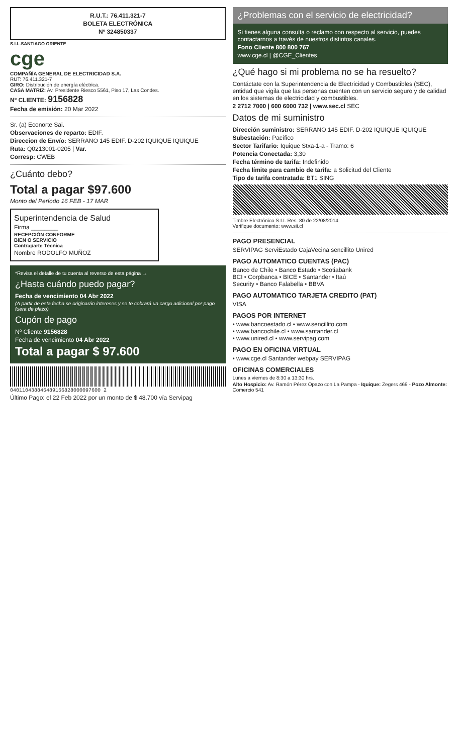R.U.T.: 76.411.321-7
BOLETA ELECTRÓNICA
Nº 324850337
S.I.I.-SANTIAGO ORIENTE
cge
COMPAÑÍA GENERAL DE ELECTRICIDAD S.A.
RUT: 76.411.321-7
GIRO: Distribución de energía eléctrica.
CASA MATRIZ: Av. Presidente Riesco 5561, Piso 17, Las Condes.
Nº CLIENTE: 9156828
Fecha de emisión: 20 Mar 2022
Sr. (a) Econorte Sai.
Observaciones de reparto: EDIF.
Direccion de Envío: SERRANO 145 EDIF. D-202 IQUIQUE IQUIQUE
Ruta: Q0213001-0205 | Var.
Corresp: CWEB
¿Cuánto debo?
Total a pagar $97.600
Monto del Período 16 FEB - 17 MAR
Superintendencia de Salud
Firma ________
RECEPCIÓN CONFORME
BIEN O SERVICIO
Contraparte Técnica
Nombre RODOLFO MUÑOZ
*Revisa el detalle de tu cuenta al reverso de esta página →
¿Hasta cuándo puedo pagar?
Fecha de vencimiento 04 Abr 2022
(A partir de esta fecha se originarán intereses y se te cobrará un cargo adicional por pago fuera de plazo)
Cupón de pago
Nº Cliente 9156828
Fecha de vencimiento 04 Abr 2022
Total a pagar $ 97.600
040110438845489156828000097600 2
Último Pago: el 22 Feb 2022 por un monto de $ 48.700 vía Servipag
¿Problemas con el servicio de electricidad?
Si tienes alguna consulta o reclamo con respecto al servicio, puedes contactarnos a través de nuestros distintos canales.
Fono Cliente 800 800 767
www.cge.cl | @CGE_Clientes
¿Qué hago si mi problema no se ha resuelto?
Contáctate con la Superintendencia de Electricidad y Combustibles (SEC), entidad que vigila que las personas cuenten con un servicio seguro y de calidad en los sistemas de electricidad y combustibles.
2 2712 7000 | 600 6000 732 | www.sec.cl SEC
Datos de mi suministro
Dirección suministro: SERRANO 145 EDIF. D-202 IQUIQUE IQUIQUE
Subestación: Pacífico
Sector Tarifario: Iquique Stxa-1-a - Tramo: 6
Potencia Conectada: 3,30
Fecha término de tarifa: Indefinido
Fecha límite para cambio de tarifa: a Solicitud del Cliente
Tipo de tarifa contratada: BT1 SING
Timbre Electrónico S.I.I. Res. 80 de 22/08/2014
Verifique documento: www.sii.cl
PAGO PRESENCIAL
SERVIPAG ServiEstado CajaVecina sencillito Unired
PAGO AUTOMATICO CUENTAS (PAC)
Banco de Chile • Banco Estado • Scotiabank
BCI • Corpbanca • BICE • Santander • Itaú
Security • Banco Falabella • BBVA
PAGO AUTOMATICO TARJETA CREDITO (PAT)
VISA
PAGOS POR INTERNET
• www.bancoestado.cl • www.sencillito.com
• www.bancochile.cl • www.santander.cl
• www.unired.cl • www.servipag.com
PAGO EN OFICINA VIRTUAL
• www.cge.cl Santander webpay SERVIPAG
OFICINAS COMERCIALES
Lunes a viernes de 8:30 a 13:30 hrs.
Alto Hospicio: Av. Ramón Pérez Opazo con La Pampa - Iquique: Zegers 469 - Pozo Almonte: Comercio 541